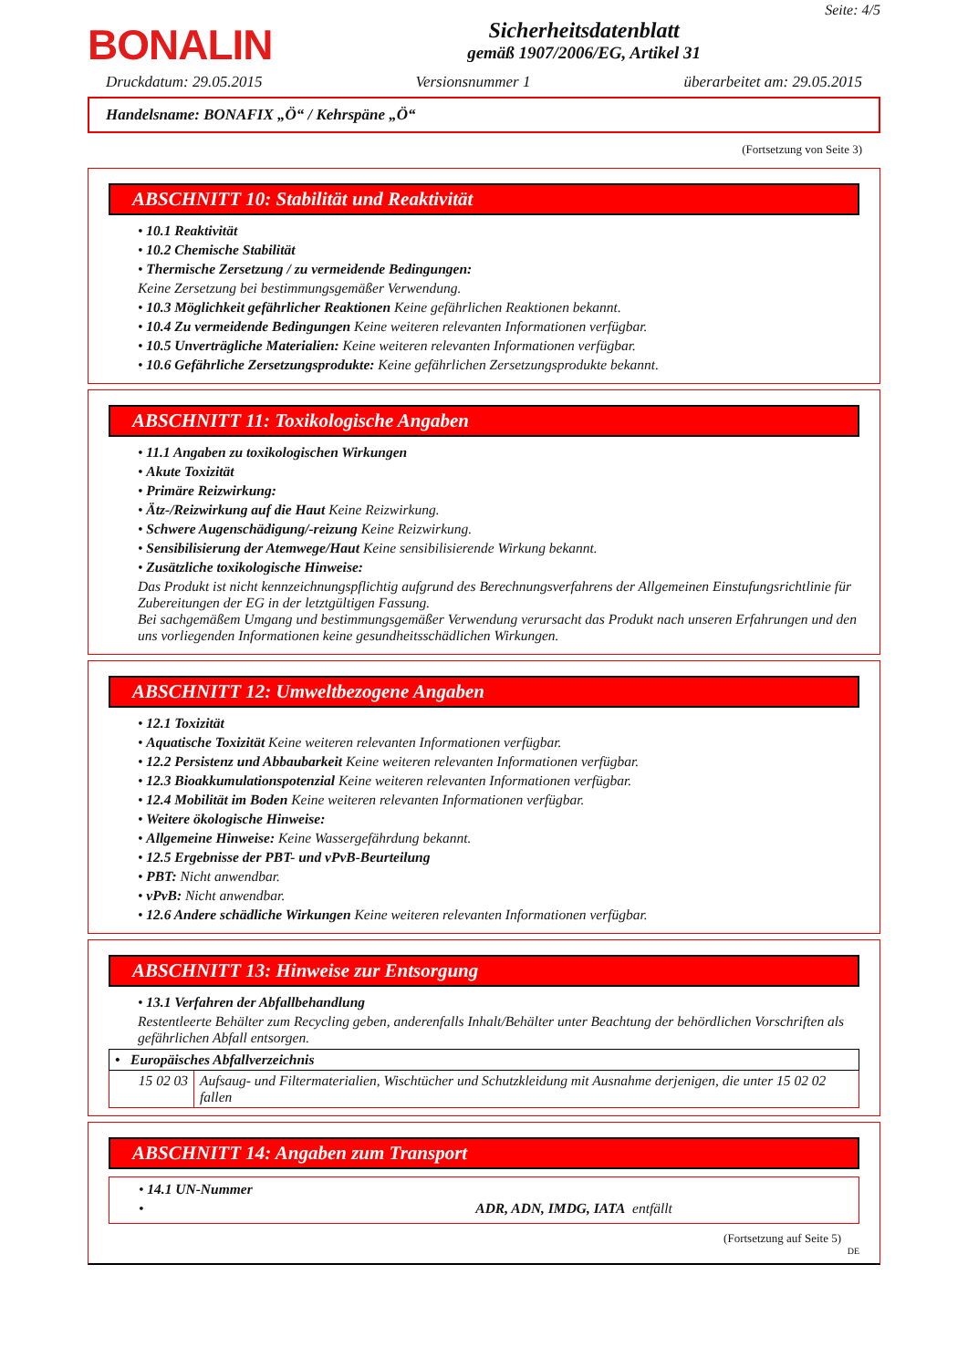BONALIN
Sicherheitsdatenblatt
gemäß 1907/2006/EG, Artikel 31
Seite: 4/5
Druckdatum: 29.05.2015 Versionsnummer 1 überarbeitet am: 29.05.2015
Handelsname: BONAFIX „Ö“ / Kehrspäne „Ö“
(Fortsetzung von Seite 3)
ABSCHNITT 10: Stabilität und Reaktivität
10.1 Reaktivität
10.2 Chemische Stabilität
Thermische Zersetzung / zu vermeidende Bedingungen:
Keine Zersetzung bei bestimmungsgemäßer Verwendung.
10.3 Möglichkeit gefährlicher Reaktionen Keine gefährlichen Reaktionen bekannt.
10.4 Zu vermeidende Bedingungen Keine weiteren relevanten Informationen verfügbar.
10.5 Unverträgliche Materialien: Keine weiteren relevanten Informationen verfügbar.
10.6 Gefährliche Zersetzungsprodukte: Keine gefährlichen Zersetzungsprodukte bekannt.
ABSCHNITT 11: Toxikologische Angaben
11.1 Angaben zu toxikologischen Wirkungen
Akute Toxizität
Primäre Reizwirkung:
Ätz-/Reizwirkung auf die Haut Keine Reizwirkung.
Schwere Augenschädigung/-reizung Keine Reizwirkung.
Sensibilisierung der Atemwege/Haut Keine sensibilisierende Wirkung bekannt.
Zusätzliche toxikologische Hinweise:
Das Produkt ist nicht kennzeichnungspflichtig aufgrund des Berechnungsverfahrens der Allgemeinen Einstufungsrichtlinie für Zubereitungen der EG in der letztgültigen Fassung.
Bei sachgemäßem Umgang und bestimmungsgemäßer Verwendung verursacht das Produkt nach unseren Erfahrungen und den uns vorliegenden Informationen keine gesundheitsschädlichen Wirkungen.
ABSCHNITT 12: Umweltbezogene Angaben
12.1 Toxizität
Aquatische Toxizität Keine weiteren relevanten Informationen verfügbar.
12.2 Persistenz und Abbaubarkeit Keine weiteren relevanten Informationen verfügbar.
12.3 Bioakkumulationspotenzial Keine weiteren relevanten Informationen verfügbar.
12.4 Mobilität im Boden Keine weiteren relevanten Informationen verfügbar.
Weitere ökologische Hinweise:
Allgemeine Hinweise: Keine Wassergefährdung bekannt.
12.5 Ergebnisse der PBT- und vPvB-Beurteilung
PBT: Nicht anwendbar.
vPvB: Nicht anwendbar.
12.6 Andere schädliche Wirkungen Keine weiteren relevanten Informationen verfügbar.
ABSCHNITT 13: Hinweise zur Entsorgung
13.1 Verfahren der Abfallbehandlung
Restentleerte Behälter zum Recycling geben, anderenfalls Inhalt/Behälter unter Beachtung der behördlichen Vorschriften als gefährlichen Abfall entsorgen.
| • Europäisches Abfallverzeichnis | |
| 15 02 03 | Aufsaug- und Filtermaterialien, Wischtücher und Schutzkleidung mit Ausnahme derjenigen, die unter 15 02 02 fallen |
ABSCHNITT 14: Angaben zum Transport
14.1 UN-Nummer
ADR, ADN, IMDG, IATA entfällt
(Fortsetzung auf Seite 5)
DE